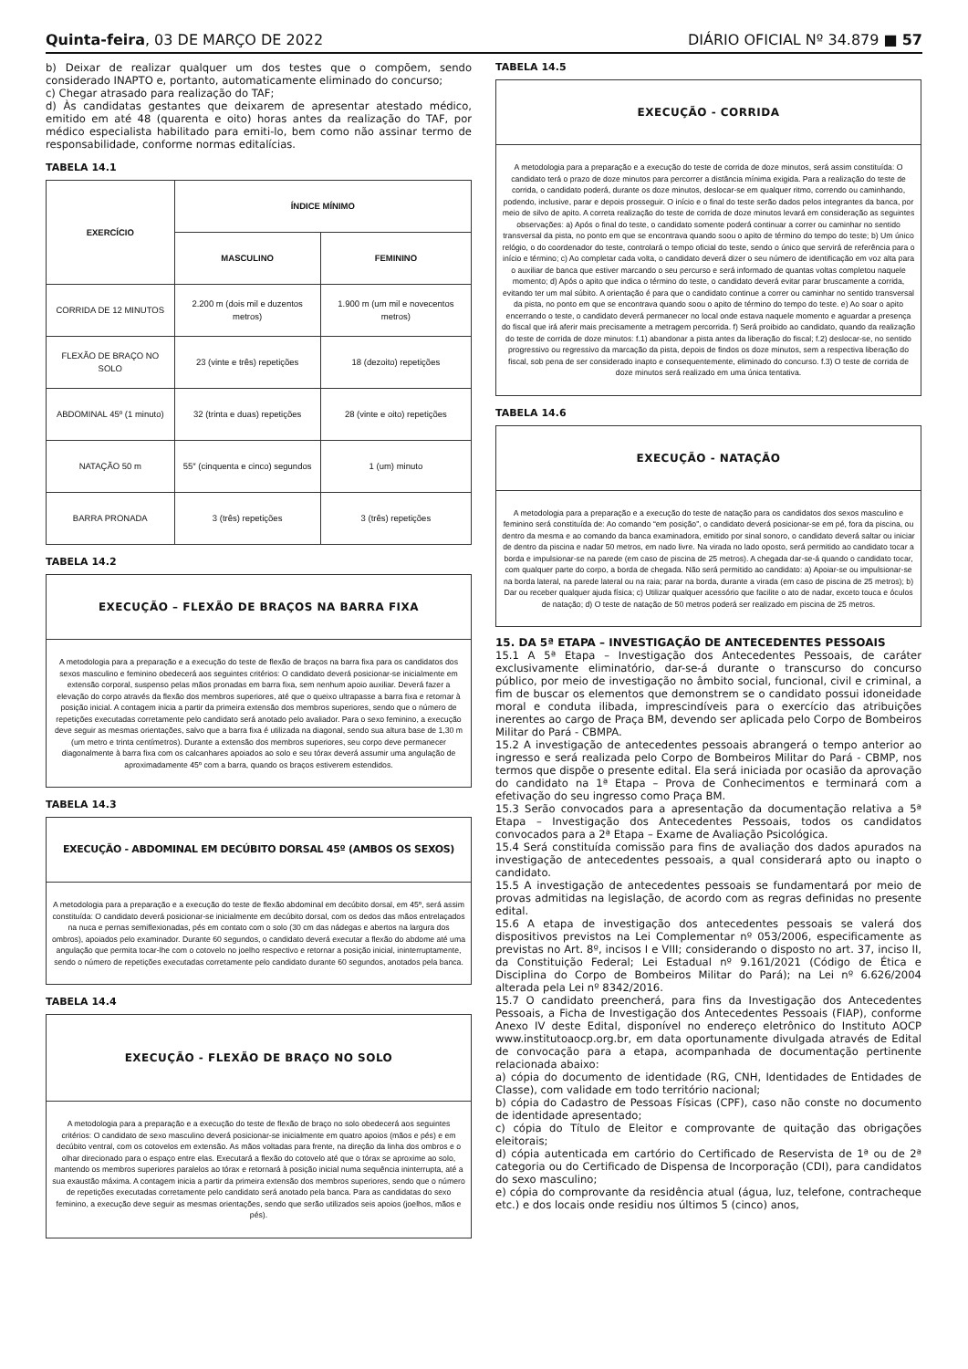Quinta-feira, 03 DE MARÇO DE 2022
DIÁRIO OFICIAL Nº 34.879 ■ 57
b) Deixar de realizar qualquer um dos testes que o compõem, sendo considerado INAPTO e, portanto, automaticamente eliminado do concurso;
c) Chegar atrasado para realização do TAF;
d) Às candidatas gestantes que deixarem de apresentar atestado médico, emitido em até 48 (quarenta e oito) horas antes da realização do TAF, por médico especialista habilitado para emiti-lo, bem como não assinar termo de responsabilidade, conforme normas editalícias.
TABELA 14.1
| EXERCÍCIO | ÍNDICE MÍNIMO | |
| --- | --- | --- |
| | MASCULINO | FEMININO |
| CORRIDA DE 12 MINUTOS | 2.200 m (dois mil e duzentos metros) | 1.900 m (um mil e novecentos metros) |
| FLEXÃO DE BRAÇO NO SOLO | 23 (vinte e três) repetições | 18 (dezoito) repetições |
| ABDOMINAL 45º (1 minuto) | 32 (trinta e duas) repetições | 28 (vinte e oito) repetições |
| NATAÇÃO 50 m | 55″ (cinquenta e cinco) segundos | 1 (um) minuto |
| BARRA PRONADA | 3 (três) repetições | 3 (três) repetições |
TABELA 14.2
EXECUÇÃO – FLEXÃO DE BRAÇOS NA BARRA FIXA
A metodologia para a preparação e a execução do teste de flexão de braços na barra fixa para os candidatos dos sexos masculino e feminino obedecerá aos seguintes critérios: O candidato deverá posicionar-se inicialmente em extensão corporal, suspenso pelas mãos pronadas em barra fixa, sem nenhum apoio auxiliar. Deverá fazer a elevação do corpo através da flexão dos membros superiores, até que o queixo ultrapasse a barra fixa e retornar à posição inicial. A contagem inicia a partir da primeira extensão dos membros superiores, sendo que o número de repetições executadas corretamente pelo candidato será anotado pelo avaliador. Para o sexo feminino, a execução deve seguir as mesmas orientações, salvo que a barra fixa é utilizada na diagonal, sendo sua altura base de 1,30 m (um metro e trinta centímetros). Durante a extensão dos membros superiores, seu corpo deve permanecer diagonalmente à barra fixa com os calcanhares apoiados ao solo e seu tórax deverá assumir uma angulação de aproximadamente 45º com a barra, quando os braços estiverem estendidos.
TABELA 14.3
EXECUÇÃO - ABDOMINAL EM DECÚBITO DORSAL 45º (AMBOS OS SEXOS)
A metodologia para a preparação e a execução do teste de flexão abdominal em decúbito dorsal, em 45º, será assim constituída: O candidato deverá posicionar-se inicialmente em decúbito dorsal, com os dedos das mãos entrelaçados na nuca e pernas semiflexionadas, pés em contato com o solo (30 cm das nádegas e abertos na largura dos ombros), apoiados pelo examinador. Durante 60 segundos, o candidato deverá executar a flexão do abdome até uma angulação que permita tocar-lhe com o cotovelo no joelho respectivo e retornar a posição inicial, ininterruptamente, sendo o número de repetições executadas corretamente pelo candidato durante 60 segundos, anotados pela banca.
TABELA 14.4
EXECUÇÃO - FLEXÃO DE BRAÇO NO SOLO
A metodologia para a preparação e a execução do teste de flexão de braço no solo obedecerá aos seguintes critérios: O candidato de sexo masculino deverá posicionar-se inicialmente em quatro apoios (mãos e pés) e em decúbito ventral, com os cotovelos em extensão. As mãos voltadas para frente, na direção da linha dos ombros e o olhar direcionado para o espaço entre elas. Executará a flexão do cotovelo até que o tórax se aproxime ao solo, mantendo os membros superiores paralelos ao tórax e retornará à posição inicial numa sequência ininterrupta, até a sua exaustão máxima. A contagem inicia a partir da primeira extensão dos membros superiores, sendo que o número de repetições executadas corretamente pelo candidato será anotado pela banca. Para as candidatas do sexo feminino, a execução deve seguir as mesmas orientações, sendo que serão utilizados seis apoios (joelhos, mãos e pés).
TABELA 14.5
EXECUÇÃO - CORRIDA
A metodologia para a preparação e a execução do teste de corrida de doze minutos, será assim constituída: O candidato terá o prazo de doze minutos para percorrer a distância mínima exigida. Para a realização do teste de corrida, o candidato poderá, durante os doze minutos, deslocar-se em qualquer ritmo, correndo ou caminhando, podendo, inclusive, parar e depois prosseguir. O início e o final do teste serão dados pelos integrantes da banca, por meio de silvo de apito. A correta realização do teste de corrida de doze minutos levará em consideração as seguintes observações: a) Após o final do teste, o candidato somente poderá continuar a correr ou caminhar no sentido transversal da pista, no ponto em que se encontrava quando soou o apito de término do tempo do teste; b) Um único relógio, o do coordenador do teste, controlará o tempo oficial do teste, sendo o único que servirá de referência para o início e término; c) Ao completar cada volta, o candidato deverá dizer o seu número de identificação em voz alta para o auxiliar de banca que estiver marcando o seu percurso e será informado de quantas voltas completou naquele momento; d) Após o apito que indica o término do teste, o candidato deverá evitar parar bruscamente a corrida, evitando ter um mal súbito. A orientação é para que o candidato continue a correr ou caminhar no sentido transversal da pista, no ponto em que se encontrava quando soou o apito de término do tempo do teste. e) Ao soar o apito encerrando o teste, o candidato deverá permanecer no local onde estava naquele momento e aguardar a presença do fiscal que irá aferir mais precisamente a metragem percorrida. f) Será proibido ao candidato, quando da realização do teste de corrida de doze minutos: f.1) abandonar a pista antes da liberação do fiscal; f.2) deslocar-se, no sentido progressivo ou regressivo da marcação da pista, depois de findos os doze minutos, sem a respectiva liberação do fiscal, sob pena de ser considerado inapto e consequentemente, eliminado do concurso. f.3) O teste de corrida de doze minutos será realizado em uma única tentativa.
TABELA 14.6
EXECUÇÃO - NATAÇÃO
A metodologia para a preparação e a execução do teste de natação para os candidatos dos sexos masculino e feminino será constituída de: Ao comando “em posição”, o candidato deverá posicionar-se em pé, fora da piscina, ou dentro da mesma e ao comando da banca examinadora, emitido por sinal sonoro, o candidato deverá saltar ou iniciar de dentro da piscina e nadar 50 metros, em nado livre. Na virada no lado oposto, será permitido ao candidato tocar a borda e impulsionar-se na parede (em caso de piscina de 25 metros). A chegada dar-se-á quando o candidato tocar, com qualquer parte do corpo, a borda de chegada. Não será permitido ao candidato: a) Apoiar-se ou impulsionar-se na borda lateral, na parede lateral ou na raia; parar na borda, durante a virada (em caso de piscina de 25 metros); b) Dar ou receber qualquer ajuda física; c) Utilizar qualquer acessório que facilite o ato de nadar, exceto touca e óculos de natação; d) O teste de natação de 50 metros poderá ser realizado em piscina de 25 metros.
15. DA 5ª ETAPA – INVESTIGAÇÃO DE ANTECEDENTES PESSOAIS
15.1 A 5ª Etapa – Investigação dos Antecedentes Pessoais, de caráter exclusivamente eliminatório, dar-se-á durante o transcurso do concurso público, por meio de investigação no âmbito social, funcional, civil e criminal, a fim de buscar os elementos que demonstrem se o candidato possui idoneidade moral e conduta ilibada, imprescindíveis para o exercício das atribuições inerentes ao cargo de Praça BM, devendo ser aplicada pelo Corpo de Bombeiros Militar do Pará - CBMPA.
15.2 A investigação de antecedentes pessoais abrangerá o tempo anterior ao ingresso e será realizada pelo Corpo de Bombeiros Militar do Pará - CBMP, nos termos que dispõe o presente edital. Ela será iniciada por ocasião da aprovação do candidato na 1ª Etapa – Prova de Conhecimentos e terminará com a efetivação do seu ingresso como Praça BM.
15.3 Serão convocados para a apresentação da documentação relativa a 5ª Etapa – Investigação dos Antecedentes Pessoais, todos os candidatos convocados para a 2ª Etapa – Exame de Avaliação Psicológica.
15.4 Será constituída comissão para fins de avaliação dos dados apurados na investigação de antecedentes pessoais, a qual considerará apto ou inapto o candidato.
15.5 A investigação de antecedentes pessoais se fundamentará por meio de provas admitidas na legislação, de acordo com as regras definidas no presente edital.
15.6 A etapa de investigação dos antecedentes pessoais se valerá dos dispositivos previstos na Lei Complementar nº 053/2006, especificamente as previstas no Art. 8º, incisos I e VIII; considerando o disposto no art. 37, inciso II, da Constituição Federal; Lei Estadual nº 9.161/2021 (Código de Ética e Disciplina do Corpo de Bombeiros Militar do Pará); na Lei nº 6.626/2004 alterada pela Lei nº 8342/2016.
15.7 O candidato preencherá, para fins da Investigação dos Antecedentes Pessoais, a Ficha de Investigação dos Antecedentes Pessoais (FIAP), conforme Anexo IV deste Edital, disponível no endereço eletrônico do Instituto AOCP www.institutoaocp.org.br, em data oportunamente divulgada através de Edital de convocação para a etapa, acompanhada de documentação pertinente relacionada abaixo:
a) cópia do documento de identidade (RG, CNH, Identidades de Entidades de Classe), com validade em todo território nacional;
b) cópia do Cadastro de Pessoas Físicas (CPF), caso não conste no documento de identidade apresentado;
c) cópia do Título de Eleitor e comprovante de quitação das obrigações eleitorais;
d) cópia autenticada em cartório do Certificado de Reservista de 1ª ou de 2ª categoria ou do Certificado de Dispensa de Incorporação (CDI), para candidatos do sexo masculino;
e) cópia do comprovante da residência atual (água, luz, telefone, contracheque etc.) e dos locais onde residiu nos últimos 5 (cinco) anos,